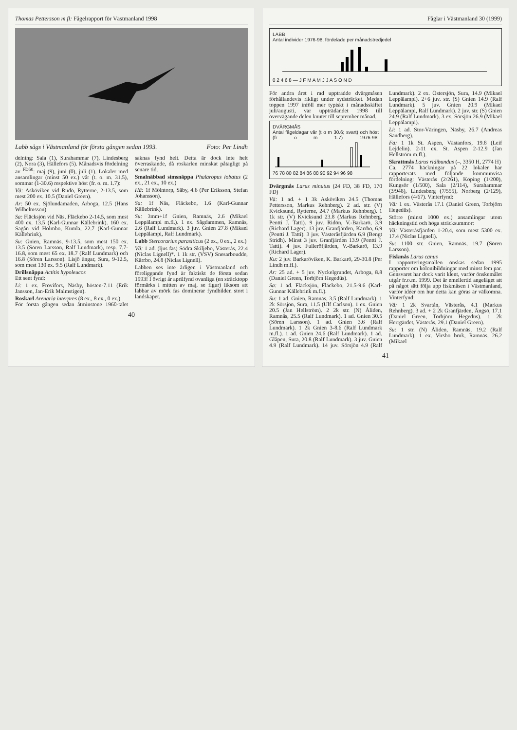Thomas Pettersson m fl: Fågelrapport för Västmanland 1998
Labb sågs i Västmanland för första gången sedan 1993. Foto: Per Lindh
delning: Sala (1), Surahammar (7), Lindesberg (2), Nora (3), Hällefors (5). Månadsvis fördelning av <sup>FD50</sup>: maj (9), juni (0), juli (1). Lokaler med ansamlingar (minst 50 ex.) vår (t. o. m. 31.5), sommar (1-30.6) respektive höst (fr. o. m. 1.7):
Vä: Asköviken vid Rudö, Rytterne, 2-13.5, som mest 200 ex. 10.5 (Daniel Green).
Ar: 50 ex. Sjölundamaden, Arboga, 12.5 (Hans Wilhelmsson).
Sa: Fläcksjön vid Näs, Fläckebo 2-14.5, som mest 400 ex. 13.5 (Karl-Gunnar Källebrink). 160 ex. Sagån vid Holmbo, Kumla, 22.7 (Karl-Gunnar Källebrink).
Su: Gnien, Ramnäs, 9-13.5, som mest 150 ex. 13.5 (Sören Larsson, Ralf Lundmark), resp. 7.7-16.8, som mest 65 ex. 18.7 (Ralf Lundmark) och 16.8 (Sören Larsson). Lisjö ängar, Sura, 9-12.5, som mest 130 ex. 9.5 (Ralf Lundmark).
Drillsnäppa Actitis hypoleucos
Ett sent fynd:
Li: 1 ex. Frövifors, Näsby, hösten-7.11 (Erik Jansson, Jan-Erik Malmstigen).
Roskarl Arenaria interpres (8 ex., 8 ex., 0 ex.)
För första gången sedan åtminstone 1960-talet saknas fynd helt. Detta är dock inte helt överraskande, då roskarlen minskat påtagligt på senare tid.
Smalnäbbad simsnäppa Phalaropus lobatus (2 ex., 21 ex., 10 ex.)
Hä: 1f Mölntorp, Säby, 4.6 (Per Eriksson, Stefan Johansson).
Sa: 1f Näs, Fläckebo, 1.6 (Karl-Gunnar Källebrink).
Su: 3mm+1f Gnien, Ramnäs, 2.6 (Mikael Leppälampi m.fl.). 1 ex. Sågdammen, Ramnäs, 2.6 (Ralf Lundmark). 3 juv. Gnien 27.8 (Mikael Leppälampi, Ralf Lundmark).
Labb Stercorarius parasiticus (2 ex., 0 ex., 2 ex.)
Vä: 1 ad. (ljus fas) Södra Skiljebo, Västerås, 22.4 (Niclas Lignell)*. 1 1k str. (VSV) Snesarboudde, Kärrbo, 24.8 (Niclas Lignell).
Labben ses inte årligen i Västmanland och föreliggande fynd är faktiskt de första sedan 1993! I övrigt är aprilfynd ovanliga (en sträcktopp förmärks i mitten av maj, se figur) liksom att labbar av mörk fas dominerar fyndbilden stort i landskapet.
40
Fåglar i Västmanland 30 (1999)
LABB
Antal individer 1976-98, fördelade per månadstredjedel
0 2 4 6 8 — J F M A M J J A S O N D
För andra året i rad uppträdde dvärgmåsen förhållandevis rikligt under sydsträcket. Medan toppen 1997 inföll mer typiskt i månadsskiftet juli/augusti, var uppträdandet 1998 till övervägande delen knutet till september månad.
DVÄRGMÅS
Antal fågeldagar vår (t o m 30.6; svart) och höst (fr o m 1.7) 1976-98.
76 78 80 82 84 86 88 90 92 94 96 98
Dvärgmås Larus minutus (24 FD, 38 FD, 170 FD)
Vä: 1 ad. + 1 3k Asköviken 24.5 (Thomas Pettersson, Markus Rehnberg). 2 ad. str. (V) Kvicksund, Rytterne, 24.7 (Markus Rehnberg). 1 1k str. (V) Kvicksund 23.8 (Markus Rehnberg, Pentti J. Tatti). 9 juv. Ridön, V.-Barkarö, 3.9 (Richard Lager). 13 juv. Granfjärden, Kärrbo, 6.9 (Pentti J. Tatti). 3 juv. Västeråsfjärden 6.9 (Bengt Stridh). Minst 3 juv. Granfjärden 13.9 (Pentti J. Tatti). 4 juv. Fulleröfjärden, V.-Barkarö, 13.9 (Richard Lager).
Ku: 2 juv. Barkaröviken, K. Barkarö, 29-30.8 (Per Lindh m.fl.).
Ar: 25 ad. + 5 juv. Nyckelgrundet, Arboga, 8.8 (Daniel Green, Torbjörn Hegedüs).
Sa: 1 ad. Fläcksjön, Fläckebo, 21.5-9.6 (Karl-Gunnar Källebrink m.fl.).
Su: 1 ad. Gnien, Ramnäs, 3.5 (Ralf Lundmark). 1 2k Sörsjön, Sura, 11.5 (Ulf Carlson). 1 ex. Gnien 20.5 (Jan Hellström). 2 2k str. (N) Åliden, Ramnäs, 25.5 (Ralf Lundmark). 1 ad. Gnien 30.5 (Sören Larsson). 1 ad. Gnien 3.6 (Ralf Lundmark). 1 2k Gnien 3-8.6 (Ralf Lundmark m.fl.). 1 ad. Gnien 24.6 (Ralf Lundmark). 1 ad. Glåpen, Sura, 20.8 (Ralf Lundmark). 3 juv. Gnien 4.9 (Ralf Lundmark). 14 juv. Sörsjön 4.9 (Ralf Lundmark). 2 ex. Östersjön, Sura, 14.9 (Mikael Leppälampi). 2+6 juv. str. (S) Gnien 14.9 (Ralf Lundmark). 5 juv. Gnien 20.9 (Mikael Leppälampi, Ralf Lundmark). 2 juv. str. (S) Gnien 24.9 (Ralf Lundmark). 3 ex. Sörsjön 26.9 (Mikael Leppälampi).
Li: 1 ad. Stor-Väringen, Näsby, 26.7 (Andreas Sandberg).
Fa: 1 1k St. Aspen, Västanfors, 19.8 (Leif Lejdelin). 2-11 ex. St. Aspen 2-12.9 (Jan Hellström m.fl.).
Skrattmås Larus ridibundus (–, 3350 H, 2774 H)
Ca. 2774 häckningar på 22 lokaler har rapporterats med följande kommunvisa fördelning: Västerås (2/261), Köping (1/200), Kungsör (1/500), Sala (2/114), Surahammar (3/948), Lindesberg (7/555), Norberg (2/129), Hällefors (4/67). Vinterfynd:
Vä: 1 ex. Västerås 17.1 (Daniel Green, Torbjörn Hegedüs).
Större (minst 1000 ex.) ansamlingar utom häckningstid och höga sträcksummor:
Vä: Västeråsfjärden 1-20.4, som mest 5300 ex. 17.4 (Niclas Lignell).
Su: 1100 str. Gnien, Ramnäs, 19.7 (Sören Larsson).
Fiskmås Larus canus
I rapporteringsmallen önskas sedan 1995 rapporter om kolonibildningar med minst fem par. Gensvaret har dock varit klent, varför önskemålet utgår fr.o.m. 1999. Det är emellertid angeläget att på något sätt följa upp fiskmåsen i Västmanland, varför idéer om hur detta kan göras är välkomna. Vinterfynd:
Vä: 1 2k Svartån, Västerås, 4.1 (Markus Rehnberg). 3 ad. + 2 2k Granfjärden, Ängsö, 17.1 (Daniel Green, Torbjörn Hegedüs). 1 2k Herrgärdet, Västerås, 29.1 (Daniel Green).
Su: 1 str. (N) Åliden, Ramnäs, 19.2 (Ralf Lundmark). 1 ex. Virsbo bruk, Ramnäs, 26.2 (Mikael
41